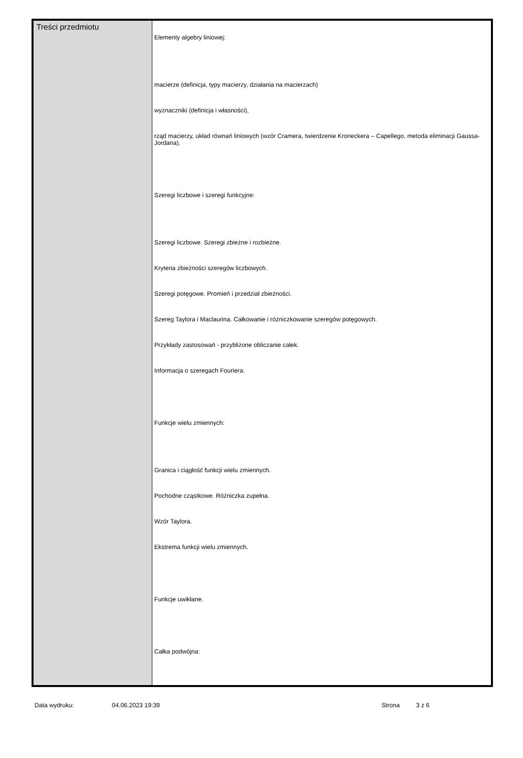| Treści przedmiotu | Elementy algebry liniowej: macierze (definicja, typy macierzy, działania na macierzach) wyznaczniki (definicja i własności), rząd macierzy, układ równań liniowych (wzór Cramera, twierdzenie Kroneckera – Capellego, metoda eliminacji Gaussa-Jordana). Szeregi liczbowe i szeregi funkcyjne: Szeregi liczbowe. Szeregi zbieżne i rozbieżne. Kryteria zbieżności szeregów liczbowych. Szeregi potęgowe. Promień i przedział zbieżności. Szereg Taylora i Maclaurina. Całkowanie i różniczkowanie szeregów potęgowych. Przykłady zastosowań - przybliżone obliczanie całek. Informacja o szeregach Fouriera. Funkcje wielu zmiennych: Granica i ciągłość funkcji wielu zmiennych. Pochodne cząstkowe. Różniczka zupełna. Wzór Taylora. Ekstrema funkcji wielu zmiennych. Funkcje uwikłane. Całka podwójna: |
Data wydruku: 04.06.2023 19:39 Strona 3 z 6